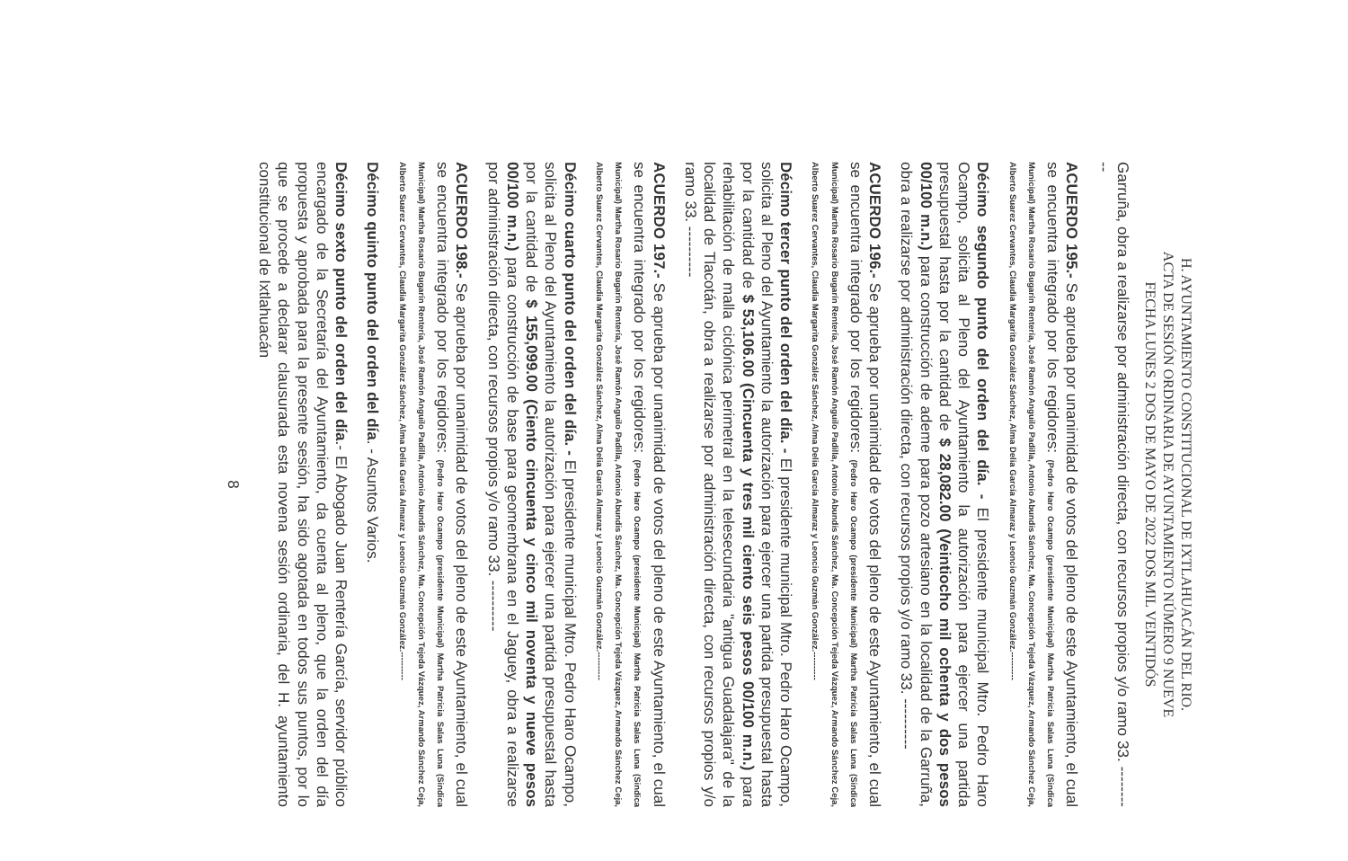H. AYUNTAMIENTO CONSTITUCIONAL DE IXTLAHUACÁN DEL RIO.
ACTA DE SESIÓN ORDINARIA DE AYUNTAMIENTO NÚMERO 9 NUEVE
FECHA LUNES 2 DOS DE MAYO DE 2022 DOS MIL VEINTIDÓS
Garruña, obra a realizarse por administración directa, con recursos propios y/o ramo 33. ----------
ACUERDO 195.- Se aprueba por unanimidad de votos del pleno de este Ayuntamiento, el cual se encuentra integrado por los regidores: (Pedro Haro Ocampo (presidente Municipal) Martha Patricia Salas Luna (Sindica Municipal) Martha Rosario Bugarín Rentería, José Ramón Anguilo Padilla, Antonio Abundis Sánchez, Ma. Concepción Tejeda Vázquez, Armando Sánchez Ceja, Alberto Suarez Cervantes, Claudia Margarita González Sánchez, Alma Delia García Almaraz y Leoncio Guzmán González.----------
Décimo segundo punto del orden del día. - El presidente municipal Mtro. Pedro Haro Ocampo, solicita al Pleno del Ayuntamiento la autorización para ejercer una partida presupuestal hasta por la cantidad de $ 28,082.00 (Veintiocho mil ochenta y dos pesos 00/100 m.n.) para construcción de ademe para pozo artesiano en la localidad de la Garruña, obra a realizarse por administración directa, con recursos propios y/o ramo 33. ----------
ACUERDO 196.- Se aprueba por unanimidad de votos del pleno de este Ayuntamiento, el cual se encuentra integrado por los regidores: (Pedro Haro Ocampo (presidente Municipal) Martha Patricia Salas Luna (Sindica Municipal) Martha Rosario Bugarín Rentería, José Ramón Anguilo Padilla, Antonio Abundis Sánchez, Ma. Concepción Tejeda Vázquez, Armando Sánchez Ceja, Alberto Suarez Cervantes, Claudia Margarita González Sánchez, Alma Delia García Almaraz y Leoncio Guzmán González.----------
Décimo tercer punto del orden del día. - El presidente municipal Mtro. Pedro Haro Ocampo, solicita al Pleno del Ayuntamiento la autorización para ejercer una partida presupuestal hasta por la cantidad de $ 53,106.00 (Cincuenta y tres mil ciento seis pesos 00/100 m.n.) para rehabilitación de malla ciclónica perimetral en la telesecundaria "antigua Guadalajara" de la localidad de Tlacotán, obra a realizarse por administración directa, con recursos propios y/o ramo 33. ----------
ACUERDO 197.- Se aprueba por unanimidad de votos del pleno de este Ayuntamiento, el cual se encuentra integrado por los regidores: (Pedro Haro Ocampo (presidente Municipal) Martha Patricia Salas Luna (Sindica Municipal) Martha Rosario Bugarín Rentería, José Ramón Anguilo Padilla, Antonio Abundis Sánchez, Ma. Concepción Tejeda Vázquez, Armando Sánchez Ceja, Alberto Suarez Cervantes, Claudia Margarita González Sánchez, Alma Delia García Almaraz y Leoncio Guzmán González.----------
Décimo cuarto punto del orden del día. - El presidente municipal Mtro. Pedro Haro Ocampo, solicita al Pleno del Ayuntamiento la autorización para ejercer una partida presupuestal hasta por la cantidad de $ 155,099.00 (Ciento cincuenta y cinco mil noventa y nueve pesos 00/100 m.n.) para construcción de base para geomembrana en el Jaguey, obra a realizarse por administración directa, con recursos propios y/o ramo 33. ----------
ACUERDO 198.- Se aprueba por unanimidad de votos del pleno de este Ayuntamiento, el cual se encuentra integrado por los regidores: (Pedro Haro Ocampo (presidente Municipal) Martha Patricia Salas Luna (Sindica Municipal) Martha Rosario Bugarín Rentería, José Ramón Anguilo Padilla, Antonio Abundis Sánchez, Ma. Concepción Tejeda Vázquez, Armando Sánchez Ceja, Alberto Suarez Cervantes, Claudia Margarita González Sánchez, Alma Delia García Almaraz y Leoncio Guzmán González.----------
Décimo quinto punto del orden del día. - Asuntos Varios.
Décimo sexto punto del orden del día.- El Abogado Juan Rentería García, servidor público encargado de la Secretaría del Ayuntamiento, da cuenta al pleno, que la orden del día propuesta y aprobada para la presente sesión, ha sido agotada en todos sus puntos, por lo que se procede a declarar clausurada esta novena sesión ordinaria, del H. ayuntamiento constitucional de Ixtlahuacán
8